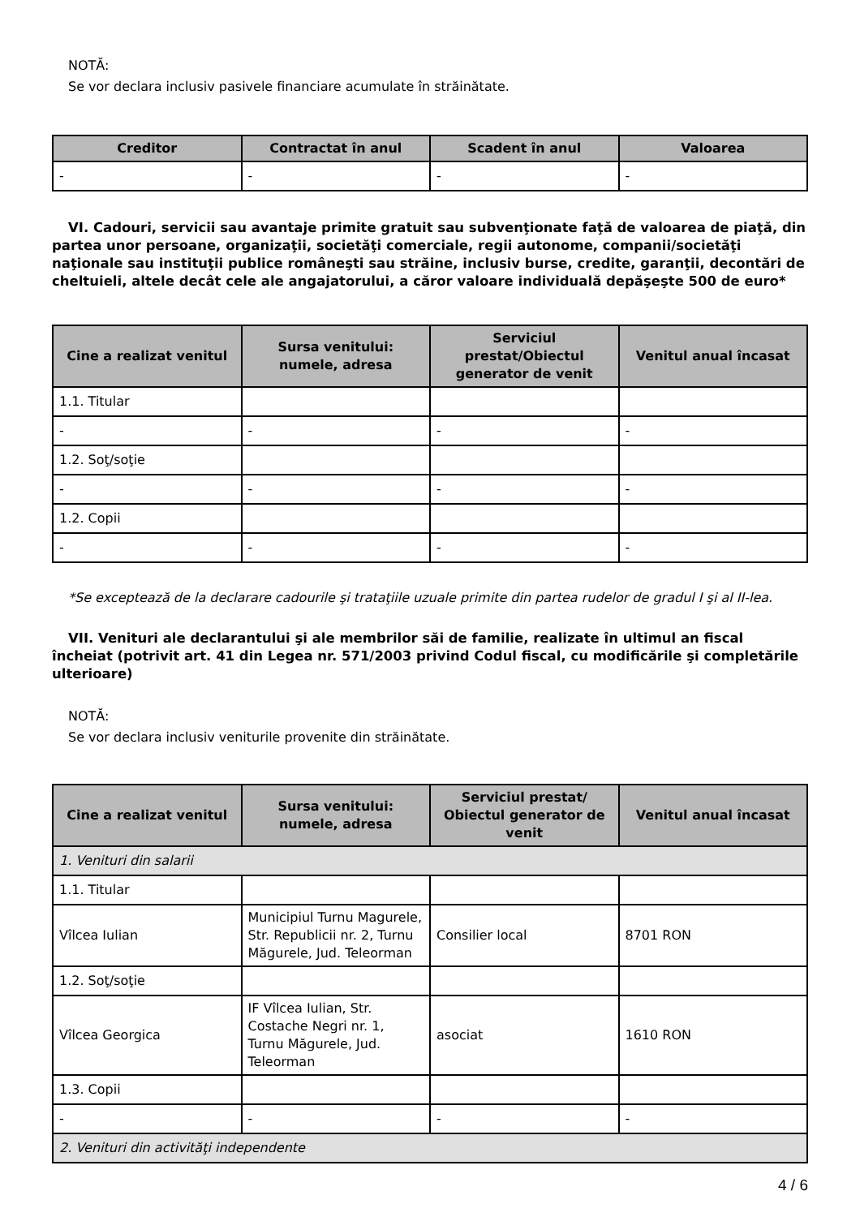NOTĂ:
Se vor declara inclusiv pasivele financiare acumulate în străinătate.
| Creditor | Contractat în anul | Scadent în anul | Valoarea |
| --- | --- | --- | --- |
| - | - | - | - |
VI. Cadouri, servicii sau avantaje primite gratuit sau subvenţionate faţă de valoarea de piaţă, din partea unor persoane, organizaţii, societăţi comerciale, regii autonome, companii/societăţi naţionale sau instituţii publice româneşti sau străine, inclusiv burse, credite, garanţii, decontări de cheltuieli, altele decât cele ale angajatorului, a căror valoare individuală depăşeşte 500 de euro*
| Cine a realizat venitul | Sursa venitului: numele, adresa | Serviciul prestat/Obiectul generator de venit | Venitul anual încasat |
| --- | --- | --- | --- |
| 1.1. Titular | | | |
| - | - | - | - |
| 1.2. Soţ/soţie | | | |
| - | - | - | - |
| 1.2. Copii | | | |
| - | - | - | - |
*Se exceptează de la declarare cadourile şi trataţiile uzuale primite din partea rudelor de gradul I şi al II-lea.
VII. Venituri ale declarantului şi ale membrilor săi de familie, realizate în ultimul an fiscal încheiat (potrivit art. 41 din Legea nr. 571/2003 privind Codul fiscal, cu modificările şi completările ulterioare)
NOTĂ:
Se vor declara inclusiv veniturile provenite din străinătate.
| Cine a realizat venitul | Sursa venitului: numele, adresa | Serviciul prestat/ Obiectul generator de venit | Venitul anual încasat |
| --- | --- | --- | --- |
| 1. Venituri din salarii | | | |
| 1.1. Titular | | | |
| Vîlcea Iulian | Municipiul Turnu Magurele, Str. Republicii nr. 2, Turnu Măgurele, Jud. Teleorman | Consilier local | 8701 RON |
| 1.2. Soţ/soţie | | | |
| Vîlcea Georgica | IF Vîlcea Iulian, Str. Costache Negri nr. 1, Turnu Măgurele, Jud. Teleorman | asociat | 1610 RON |
| 1.3. Copii | | | |
| - | - | - | - |
| 2. Venituri din activităţi independente | | | |
4 / 6